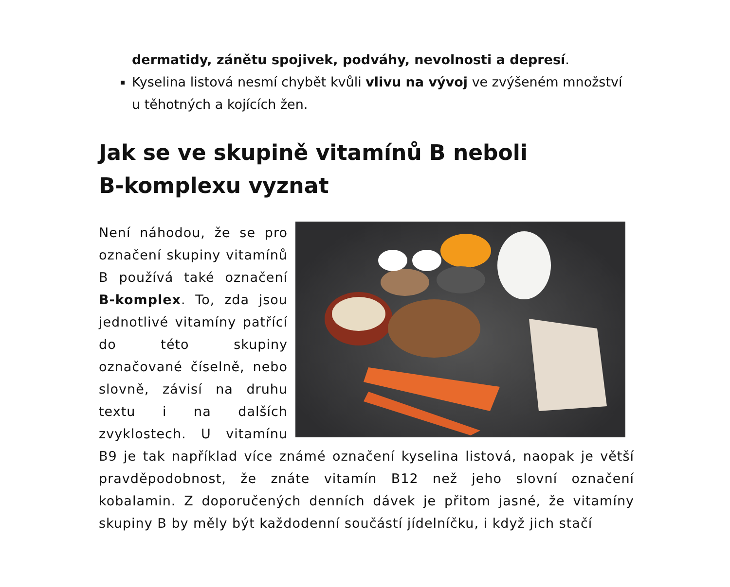dermatidy, zánětu spojivek, podváhy, nevolnosti a depresí.
Kyselina listová nesmí chybět kvůli vlivu na vývoj ve zvýšeném množství u těhotných a kojících žen.
Jak se ve skupině vitamínů B neboli B-komplexu vyznat
Není náhodou, že se pro označení skupiny vitamínů B používá také označení B-komplex. To, zda jsou jednotlivé vitamíny patřící do této skupiny označované číselně, nebo slovně, závisí na druhu textu i na dalších zvyklostech. U vitamínu B9 je tak například více známé označení kyselina listová, naopak je větší pravděpodobnost, že znáte vitamín B12 než jeho slovní označení kobalamin. Z doporučených denních dávek je přitom jasné, že vitamíny skupiny B by měly být každodenní součástí jídelníčku, i když jich stačí